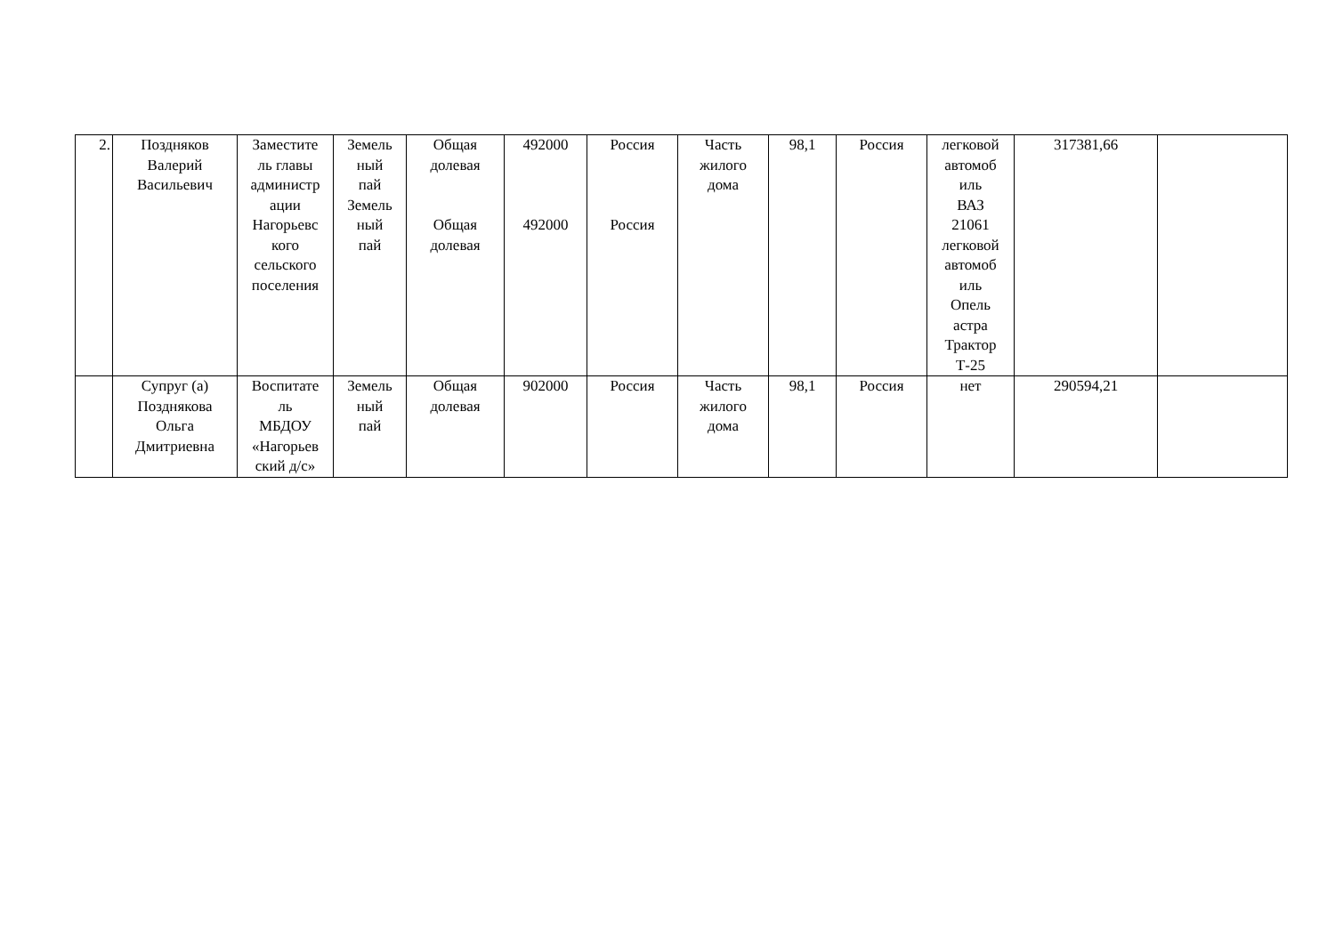| 2. | Поздняков Валерий Васильевич | Заместите ль главы администр ации Нагорьевс кого сельского поселения | Земель ный пай Земель ный пай | Общая долевая Общая долевая | 492000 492000 | Россия Россия | Часть жилого дома | 98,1 | Россия | легковой автомоб иль ВАЗ 21061 легковой автомоб иль Опель астра Трактор Т-25 | 317381,66 | |
| | Супруг (а) Позднякова Ольга Дмитриевна | Воспитате ль МБДОУ «Нагорьев ский д/с» | Земель ный пай | Общая долевая | 902000 | Россия | Часть жилого дома | 98,1 | Россия | нет | 290594,21 | |